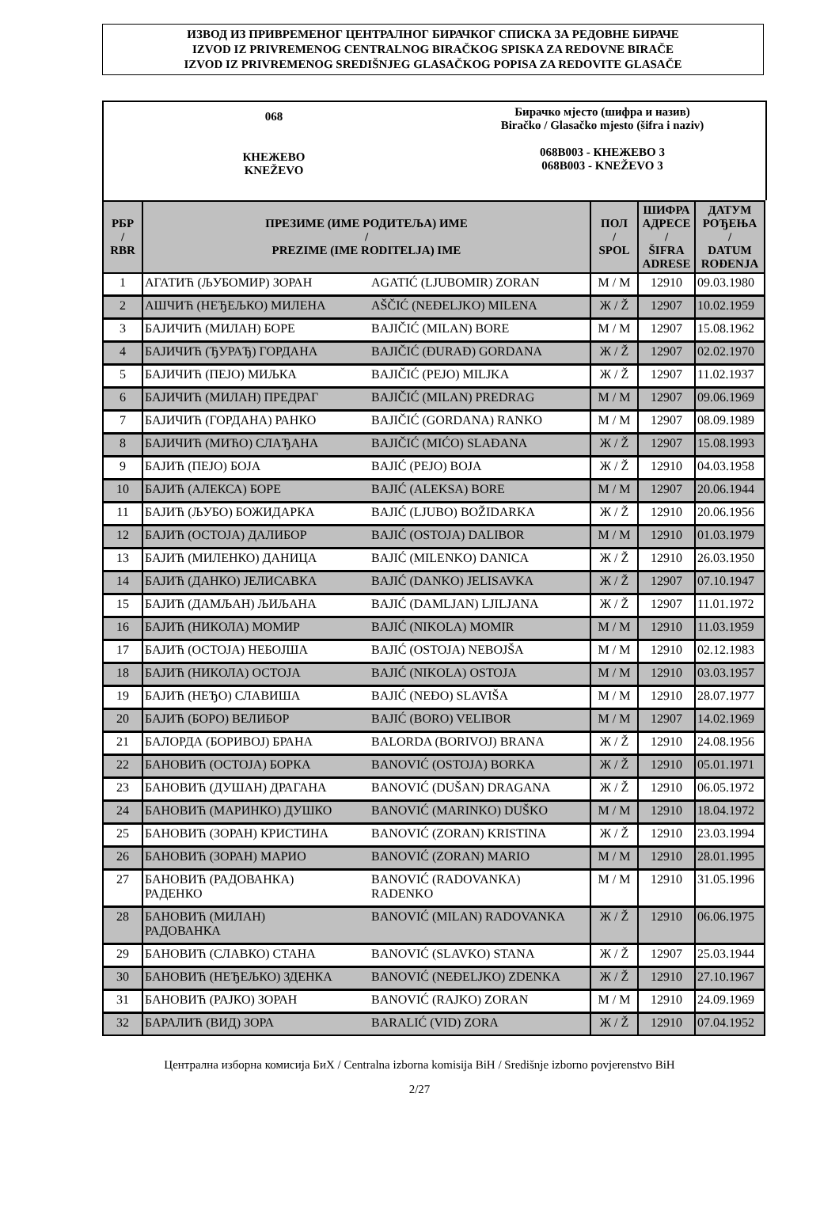ИЗВОД ИЗ ПРИВРЕМЕНОГ ЦЕНТРАЛНОГ БИРАЧКОГ СПИСКА ЗА РЕДОВНЕ БИРАЧЕ
IZVOD IZ PRIVREMENOG CENTRALNOG BIRAČKOG SPISKA ZA REDOVNE BIRAČE
IZVOD IZ PRIVREMENOG SREDIŠNJEG GLASAČKOG POPISA ZA REDOVITE GLASAČE
068
КНЕЖЕВО
KNEŽEVO
Бирачко мјесто (шифра и назив)
Biračko / Glasačko mjesto (šifra i naziv)
068B003 - КНЕЖЕВО 3
068B003 - KNEŽEVO 3
| РБР / RBR | ПРЕЗИМЕ (ИМЕ РОДИТЕЉА) ИМЕ / PREZIME (IME RODITELJA) IME | | ПОЛ / SPOL | ШИФРА АДРЕСЕ / ŠIFRA ADRESE | ДАТУМ РОЂЕЊА / DATUM ROĐENJA |
| --- | --- | --- | --- | --- | --- |
| 1 | АГАТИЋ (ЉУБОМИР) ЗОРАН | AGATIĆ (LJUBOMIR) ZORAN | М / M | 12910 | 09.03.1980 |
| 2 | АШЧИЋ (НЕЂЕЉКО) МИЛЕНА | AŠČIĆ (NEĐELJKO) MILENA | Ж / Ž | 12907 | 10.02.1959 |
| 3 | БАЈИЧИЋ (МИЛАН) БОРЕ | BAJIČIĆ (MILAN) BORE | М / M | 12907 | 15.08.1962 |
| 4 | БАЈИЧИЋ (ЂУРАЂ) ГОРДАНА | BAJIČIĆ (ĐURAĐ) GORDANA | Ж / Ž | 12907 | 02.02.1970 |
| 5 | БАЈИЧИЋ (ПЕЈО) МИЉКА | BAJIČIĆ (PEJO) MILJKA | Ж / Ž | 12907 | 11.02.1937 |
| 6 | БАЈИЧИЋ (МИЛАН) ПРЕДРАГ | BAJIČIĆ (MILAN) PREDRAG | М / M | 12907 | 09.06.1969 |
| 7 | БАЈИЧИЋ (ГОРДАНА) РАНКО | BAJIČIĆ (GORDANA) RANKO | М / M | 12907 | 08.09.1989 |
| 8 | БАЈИЧИЋ (МИЋО) СЛАЂАНА | BAJIČIĆ (MIĆO) SLAĐANA | Ж / Ž | 12907 | 15.08.1993 |
| 9 | БАЈИЋ (ПЕЈО) БОЈА | BAJIĆ (PEJO) BOJA | Ж / Ž | 12910 | 04.03.1958 |
| 10 | БАЈИЋ (АЛЕКСА) БОРЕ | BAJIĆ (ALEKSA) BORE | М / M | 12907 | 20.06.1944 |
| 11 | БАЈИЋ (ЉУБО) БОЖИДАРКА | BAJIĆ (LJUBO) BOŽIDARKA | Ж / Ž | 12910 | 20.06.1956 |
| 12 | БАЈИЋ (ОСТОЈА) ДАЛИБОР | BAJIĆ (OSTOJA) DALIBOR | М / M | 12910 | 01.03.1979 |
| 13 | БАЈИЋ (МИЛЕНКО) ДАНИЦА | BAJIĆ (MILENKO) DANICA | Ж / Ž | 12910 | 26.03.1950 |
| 14 | БАЈИЋ (ДАНКО) ЈЕЛИСАВКА | BAJIĆ (DANKO) JELISAVKA | Ж / Ž | 12907 | 07.10.1947 |
| 15 | БАЈИЋ (ДАМЉАН) ЉИЉАНА | BAJIĆ (DAMLJAN) LJILJANA | Ж / Ž | 12907 | 11.01.1972 |
| 16 | БАЈИЋ (НИКОЛА) МОМИР | BAJIĆ (NIKOLA) MOMIR | М / M | 12910 | 11.03.1959 |
| 17 | БАЈИЋ (ОСТОЈА) НЕБОЈША | BAJIĆ (OSTOJA) NEBOJŠA | М / M | 12910 | 02.12.1983 |
| 18 | БАЈИЋ (НИКОЛА) ОСТОЈА | BAJIĆ (NIKOLA) OSTOJA | М / M | 12910 | 03.03.1957 |
| 19 | БАЈИЋ (НЕЂО) СЛАВИША | BAJIĆ (NEĐO) SLAVIŠA | М / M | 12910 | 28.07.1977 |
| 20 | БАЈИЋ (БОРО) ВЕЛИБОР | BAJIĆ (BORO) VELIBOR | М / M | 12907 | 14.02.1969 |
| 21 | БАЛОРДА (БОРИВОЈ) БРАНА | BALORDA (BORIVOJ) BRANA | Ж / Ž | 12910 | 24.08.1956 |
| 22 | БАНОВИЋ (ОСТОЈА) БОРКА | BANOVIĆ (OSTOJA) BORKA | Ж / Ž | 12910 | 05.01.1971 |
| 23 | БАНОВИЋ (ДУШАН) ДРАГАНА | BANOVIĆ (DUŠAN) DRAGANA | Ж / Ž | 12910 | 06.05.1972 |
| 24 | БАНОВИЋ (МАРИНКО) ДУШКО | BANOVIĆ (MARINKO) DUŠKO | М / M | 12910 | 18.04.1972 |
| 25 | БАНОВИЋ (ЗОРАН) КРИСТИНА | BANOVIĆ (ZORAN) KRISTINA | Ж / Ž | 12910 | 23.03.1994 |
| 26 | БАНОВИЋ (ЗОРАН) МАРИО | BANOVIĆ (ZORAN) MARIO | М / M | 12910 | 28.01.1995 |
| 27 | БАНОВИЋ (РАДОВАНКА) РАДЕНКО | BANOVIĆ (RADOVANKA) RADENKO | М / M | 12910 | 31.05.1996 |
| 28 | БАНОВИЋ (МИЛАН) РАДОВАНКА | BANOVIĆ (MILAN) RADOVANKA | Ж / Ž | 12910 | 06.06.1975 |
| 29 | БАНОВИЋ (СЛАВКО) СТАНА | BANOVIĆ (SLAVKO) STANA | Ж / Ž | 12907 | 25.03.1944 |
| 30 | БАНОВИЋ (НЕЂЕЉКО) ЗДЕНКА | BANOVIĆ (NEĐELJKO) ZDENKA | Ж / Ž | 12910 | 27.10.1967 |
| 31 | БАНОВИЋ (РАЈКО) ЗОРАН | BANOVIĆ (RAJKO) ZORAN | М / M | 12910 | 24.09.1969 |
| 32 | БАРАЛИЋ (ВИД) ЗОРА | BARALIĆ (VID) ZORA | Ж / Ž | 12910 | 07.04.1952 |
Централна изборна комисија БиХ / Centralna izborna komisija BiH / Središnje izborno povjerenstvo BiH
2/27